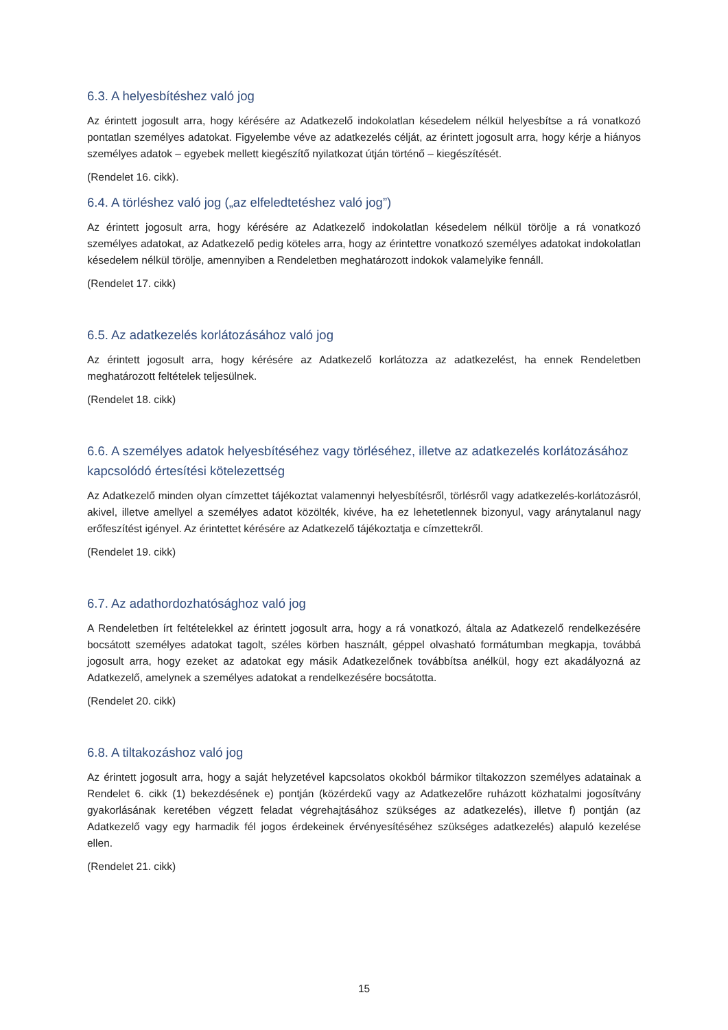6.3. A helyesbítéshez való jog
Az érintett jogosult arra, hogy kérésére az Adatkezelő indokolatlan késedelem nélkül helyesbítse a rá vonatkozó pontatlan személyes adatokat. Figyelembe véve az adatkezelés célját, az érintett jogosult arra, hogy kérje a hiányos személyes adatok – egyebek mellett kiegészítő nyilatkozat útján történő – kiegészítését.
(Rendelet 16. cikk).
6.4. A törléshez való jog („az elfeledtetéshez való jog”)
Az érintett jogosult arra, hogy kérésére az Adatkezelő indokolatlan késedelem nélkül törölje a rá vonatkozó személyes adatokat, az Adatkezelő pedig köteles arra, hogy az érintettre vonatkozó személyes adatokat indokolatlan késedelem nélkül törölje, amennyiben a Rendeletben meghatározott indokok valamelyike fennáll.
(Rendelet 17. cikk)
6.5. Az adatkezelés korlátozásához való jog
Az érintett jogosult arra, hogy kérésére az Adatkezelő korlátozza az adatkezelést, ha ennek Rendeletben meghatározott feltételek teljesülnek.
(Rendelet 18. cikk)
6.6. A személyes adatok helyesbítéséhez vagy törléséhez, illetve az adatkezelés korlátozásához kapcsolódó értesítési kötelezettség
Az Adatkezelő minden olyan címzettet tájékoztat valamennyi helyesbítésről, törlésről vagy adatkezelés-korlátozásról, akivel, illetve amellyel a személyes adatot közölték, kivéve, ha ez lehetetlennek bizonyul, vagy aránytalanul nagy erőfeszítést igényel. Az érintettet kérésére az Adatkezelő tájékoztatja e címzettekről.
(Rendelet 19. cikk)
6.7. Az adathordozhatósághoz való jog
A Rendeletben írt feltételekkel az érintett jogosult arra, hogy a rá vonatkozó, általa az Adatkezelő rendelkezésére bocsátott személyes adatokat tagolt, széles körben használt, géppel olvasható formátumban megkapja, továbbá jogosult arra, hogy ezeket az adatokat egy másik Adatkezelőnek továbbítsa anélkül, hogy ezt akadályozná az Adatkezelő, amelynek a személyes adatokat a rendelkezésére bocsátotta.
(Rendelet 20. cikk)
6.8. A tiltakozáshoz való jog
Az érintett jogosult arra, hogy a saját helyzetével kapcsolatos okokból bármikor tiltakozzon személyes adatainak a Rendelet 6. cikk (1) bekezdésének e) pontján (közérdekű vagy az Adatkezelőre ruházott közhatalmi jogosítvány gyakorlásának keretében végzett feladat végrehajtásához szükséges az adatkezelés), illetve f) pontján (az Adatkezelő vagy egy harmadik fél jogos érdekeinek érvényesítéséhez szükséges adatkezelés) alapuló kezelése ellen.
(Rendelet 21. cikk)
15